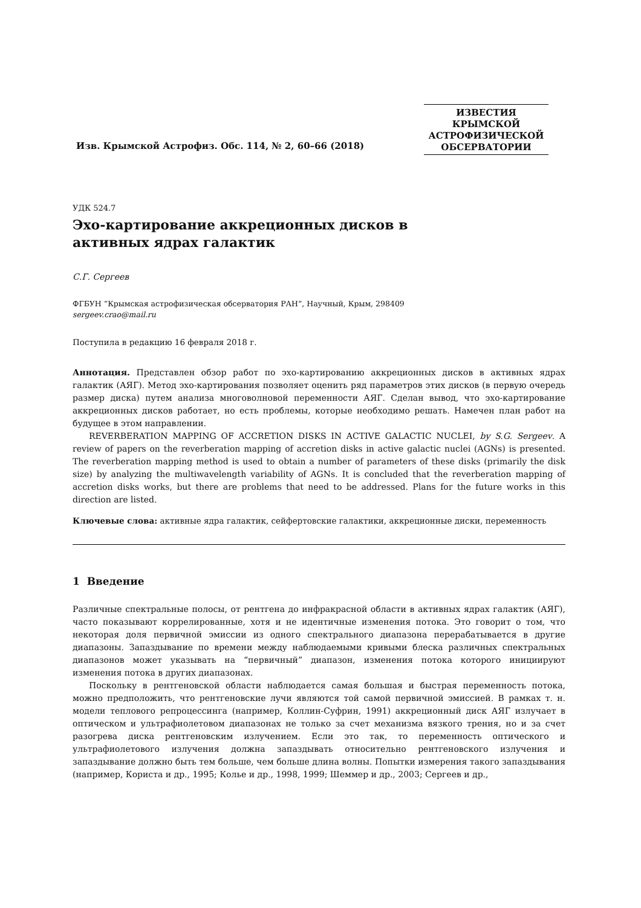Изв. Крымской Астрофиз. Обс. 114, № 2, 60–66 (2018)
ИЗВЕСТИЯ
КРЫМСКОЙ
АСТРОФИЗИЧЕСКОЙ
ОБСЕРВАТОРИИ
УДК 524.7
Эхо-картирование аккреционных дисков в активных ядрах галактик
С.Г. Сергеев
ФГБУН “Крымская астрофизическая обсерватория РАН”, Научный, Крым, 298409
sergeev.crao@mail.ru
Поступила в редакцию 16 февраля 2018 г.
Аннотация. Представлен обзор работ по эхо-картированию аккреционных дисков в активных ядрах галактик (АЯГ). Метод эхо-картирования позволяет оценить ряд параметров этих дисков (в первую очередь размер диска) путем анализа многоволновой переменности АЯГ. Сделан вывод, что эхо-картирование аккреционных дисков работает, но есть проблемы, которые необходимо решать. Намечен план работ на будущее в этом направлении.
REVERBERATION MAPPING OF ACCRETION DISKS IN ACTIVE GALACTIC NUCLEI, by S.G. Sergeev. A review of papers on the reverberation mapping of accretion disks in active galactic nuclei (AGNs) is presented. The reverberation mapping method is used to obtain a number of parameters of these disks (primarily the disk size) by analyzing the multiwavelength variability of AGNs. It is concluded that the reverberation mapping of accretion disks works, but there are problems that need to be addressed. Plans for the future works in this direction are listed.
Ключевые слова: активные ядра галактик, сейфертовские галактики, аккреционные диски, переменность
1 Введение
Различные спектральные полосы, от рентгена до инфракрасной области в активных ядрах галактик (АЯГ), часто показывают коррелированные, хотя и не идентичные изменения потока. Это говорит о том, что некоторая доля первичной эмиссии из одного спектрального диапазона перерабатывается в другие диапазоны. Запаздывание по времени между наблюдаемыми кривыми блеска различных спектральных диапазонов может указывать на “первичный” диапазон, изменения потока которого инициируют изменения потока в других диапазонах.
Поскольку в рентгеновской области наблюдается самая большая и быстрая переменность потока, можно предположить, что рентгеновские лучи являются той самой первичной эмиссией. В рамках т. н. модели теплового репроцессинга (например, Коллин-Суфрин, 1991) аккреционный диск АЯГ излучает в оптическом и ультрафиолетовом диапазонах не только за счет механизма вязкого трения, но и за счет разогрева диска рентгеновским излучением. Если это так, то переменность оптического и ультрафиолетового излучения должна запаздывать относительно рентгеновского излучения и запаздывание должно быть тем больше, чем больше длина волны. Попытки измерения такого запаздывания (например, Користа и др., 1995; Колье и др., 1998, 1999; Шеммер и др., 2003; Сергеев и др.,